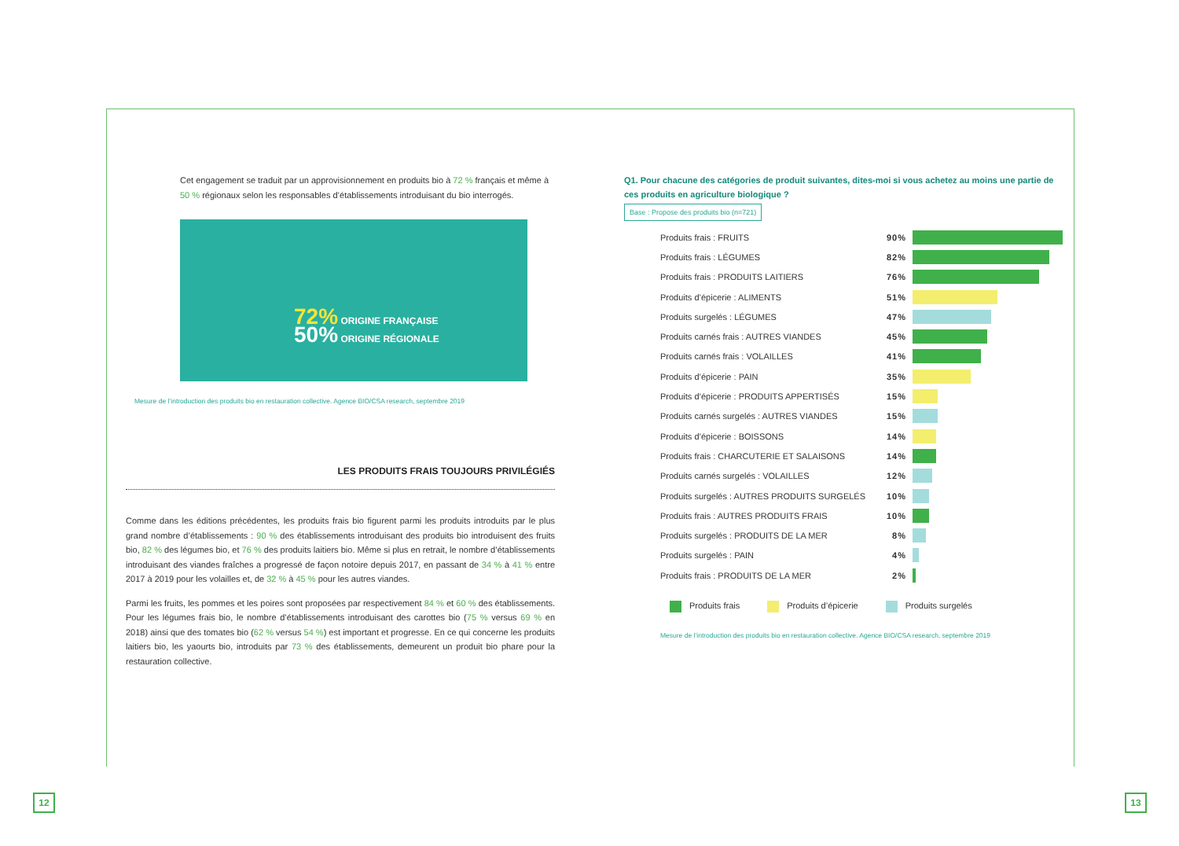Cet engagement se traduit par un approvisionnement en produits bio à 72 % français et même à 50 % régionaux selon les responsables d’établissements introduisant du bio interrogés.
72% ORIGINE FRANÇAISE
50% ORIGINE RÉGIONALE
Mesure de l’introduction des produits bio en restauration collective. Agence BIO/CSA research, septembre 2019
LES PRODUITS FRAIS TOUJOURS PRIVILÉGIÉS
Comme dans les éditions précédentes, les produits frais bio figurent parmi les produits introduits par le plus grand nombre d’établissements : 90 % des établissements introduisant des produits bio introduisent des fruits bio, 82 % des légumes bio, et 76 % des produits laitiers bio. Même si plus en retrait, le nombre d’établissements introduisant des viandes fraîches a progressé de façon notoire depuis 2017, en passant de 34 % à 41 % entre 2017 à 2019 pour les volailles et, de 32 % à 45 % pour les autres viandes.
Parmi les fruits, les pommes et les poires sont proposées par respectivement 84 % et 60 % des établissements. Pour les légumes frais bio, le nombre d’établissements introduisant des carottes bio (75 % versus 69 % en 2018) ainsi que des tomates bio (62 % versus 54 %) est important et progresse. En ce qui concerne les produits laitiers bio, les yaourts bio, introduits par 73 % des établissements, demeurent un produit bio phare pour la restauration collective.
Q1. Pour chacune des catégories de produit suivantes, dites-moi si vous achetez au moins une partie de ces produits en agriculture biologique ?
Base : Propose des produits bio (n=721)
Produits frais : FRUITS 90%
Produits frais : LÉGUMES 82%
Produits frais : PRODUITS LAITIERS 76%
Produits d’épicerie : ALIMENTS 51%
Produits surgelés : LÉGUMES 47%
Produits carnés frais : AUTRES VIANDES 45%
Produits carnés frais : VOLAILLES 41%
Produits d’épicerie : PAIN 35%
Produits d’épicerie : PRODUITS APPERTISÉS 15%
Produits carnés surgelés : AUTRES VIANDES 15%
Produits d’épicerie : BOISSONS 14%
Produits frais : CHARCUTERIE ET SALAISONS 14%
Produits carnés surgelés : VOLAILLES 12%
Produits surgelés : AUTRES PRODUITS SURGELÉS 10%
Produits frais : AUTRES PRODUITS FRAIS 10%
Produits surgelés : PRODUITS DE LA MER 8%
Produits surgelés : PAIN 4%
Produits frais : PRODUITS DE LA MER 2%
Produits frais Produits d’épicerie Produits surgelés
Mesure de l’introduction des produits bio en restauration collective. Agence BIO/CSA research, septembre 2019
12 13